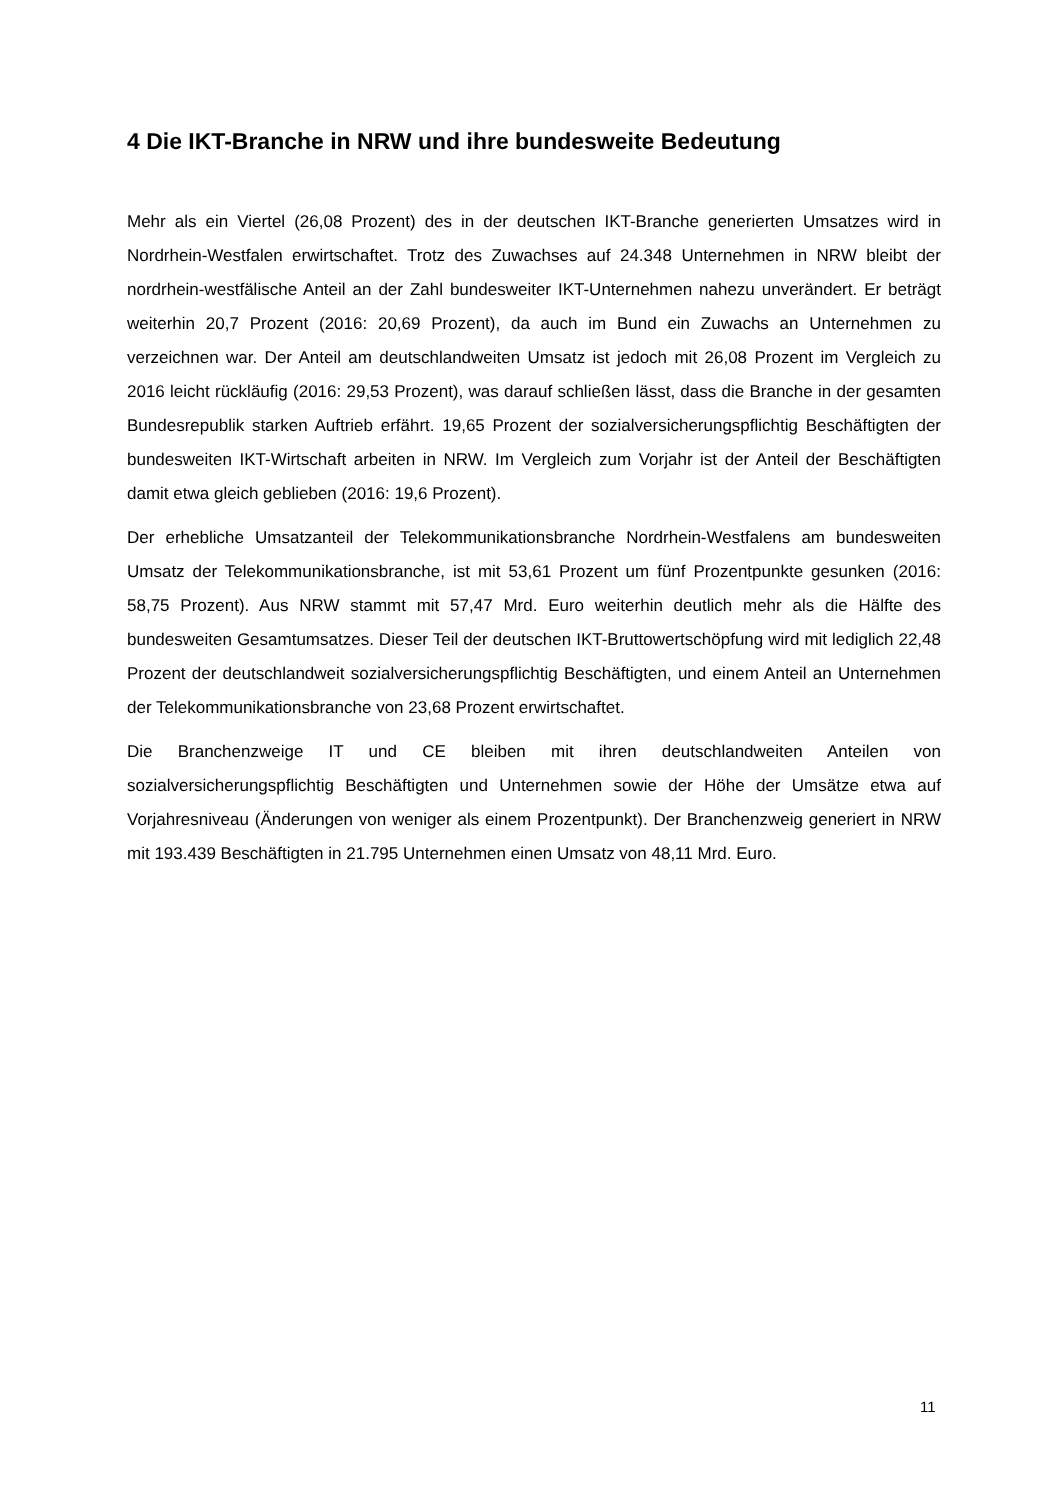4 Die IKT-Branche in NRW und ihre bundesweite Bedeutung
Mehr als ein Viertel (26,08 Prozent) des in der deutschen IKT-Branche generierten Umsatzes wird in Nordrhein-Westfalen erwirtschaftet. Trotz des Zuwachses auf 24.348 Unternehmen in NRW bleibt der nordrhein-westfälische Anteil an der Zahl bundesweiter IKT-Unternehmen nahezu unverändert. Er beträgt weiterhin 20,7 Prozent (2016: 20,69 Prozent), da auch im Bund ein Zuwachs an Unternehmen zu verzeichnen war. Der Anteil am deutschlandweiten Umsatz ist jedoch mit 26,08 Prozent im Vergleich zu 2016 leicht rückläufig (2016: 29,53 Prozent), was darauf schließen lässt, dass die Branche in der gesamten Bundesrepublik starken Auftrieb erfährt. 19,65 Prozent der sozialversicherungspflichtig Beschäftigten der bundesweiten IKT-Wirtschaft arbeiten in NRW. Im Vergleich zum Vorjahr ist der Anteil der Beschäftigten damit etwa gleich geblieben (2016: 19,6 Prozent).
Der erhebliche Umsatzanteil der Telekommunikationsbranche Nordrhein-Westfalens am bundesweiten Umsatz der Telekommunikationsbranche, ist mit 53,61 Prozent um fünf Prozentpunkte gesunken (2016: 58,75 Prozent). Aus NRW stammt mit 57,47 Mrd. Euro weiterhin deutlich mehr als die Hälfte des bundesweiten Gesamtumsatzes. Dieser Teil der deutschen IKT-Bruttowertschöpfung wird mit lediglich 22,48 Prozent der deutschlandweit sozialversicherungspflichtig Beschäftigten, und einem Anteil an Unternehmen der Telekommunikationsbranche von 23,68 Prozent erwirtschaftet.
Die Branchenzweige IT und CE bleiben mit ihren deutschlandweiten Anteilen von sozialversicherungspflichtig Beschäftigten und Unternehmen sowie der Höhe der Umsätze etwa auf Vorjahresniveau (Änderungen von weniger als einem Prozentpunkt). Der Branchenzweig generiert in NRW mit 193.439 Beschäftigten in 21.795 Unternehmen einen Umsatz von 48,11 Mrd. Euro.
11